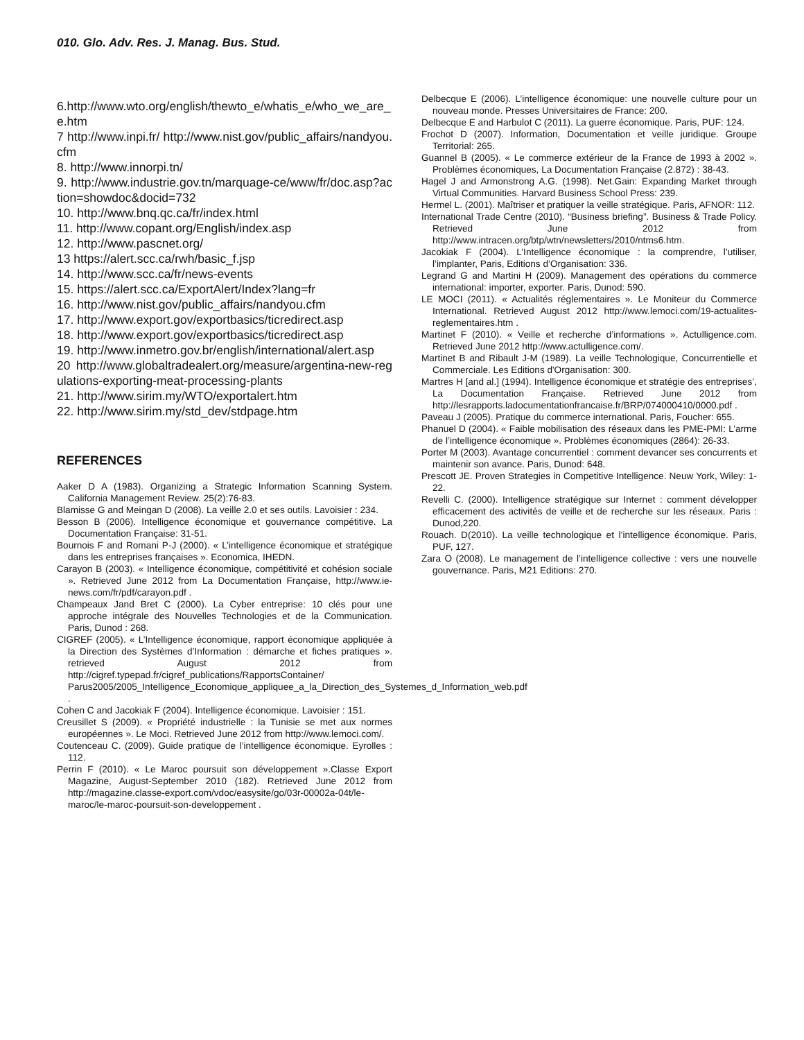010. Glo. Adv. Res. J. Manag. Bus. Stud.
6.http://www.wto.org/english/thewto_e/whatis_e/who_we_are_e.htm
7 http://www.inpi.fr/ http://www.nist.gov/public_affairs/nandyou.cfm
8. http://www.innorpi.tn/
9. http://www.industrie.gov.tn/marquage-ce/www/fr/doc.asp?action=showdoc&docid=732
10. http://www.bnq.qc.ca/fr/index.html
11. http://www.copant.org/English/index.asp
12. http://www.pascnet.org/
13 https://alert.scc.ca/rwh/basic_f.jsp
14. http://www.scc.ca/fr/news-events
15. https://alert.scc.ca/ExportAlert/Index?lang=fr
16. http://www.nist.gov/public_affairs/nandyou.cfm
17. http://www.export.gov/exportbasics/ticredirect.asp
18. http://www.export.gov/exportbasics/ticredirect.asp
19. http://www.inmetro.gov.br/english/international/alert.asp
20 http://www.globaltradealert.org/measure/argentina-new-regulations-exporting-meat-processing-plants
21. http://www.sirim.my/WTO/exportalert.htm
22. http://www.sirim.my/std_dev/stdpage.htm
REFERENCES
Aaker D A (1983). Organizing a Strategic Information Scanning System. California Management Review. 25(2):76-83.
Blamisse G and Meingan D (2008). La veille 2.0 et ses outils. Lavoisier : 234.
Besson B (2006). Intelligence économique et gouvernance compétitive. La Documentation Française: 31-51.
Bournois F and Romani P-J (2000). « L’intelligence économique et stratégique dans les entreprises françaises ». Economica, IHEDN.
Carayon B (2003). « Intelligence économique, compétitivité et cohésion sociale ». Retrieved June 2012 from La Documentation Française, http://www.ie-news.com/fr/pdf/carayon.pdf .
Champeaux Jand Bret C (2000). La Cyber entreprise: 10 clés pour une approche intégrale des Nouvelles Technologies et de la Communication. Paris, Dunod : 268.
CIGREF (2005). « L’Intelligence économique, rapport économique appliquée à la Direction des Systèmes d’Information : démarche et fiches pratiques ». retrieved August 2012 from http://cigref.typepad.fr/cigref_publications/RapportsContainer/ Parus2005/2005_Intelligence_Economique_appliquee_a_la_Direction_des_Systemes_d_Information_web.pdf .
Cohen C and Jacokiak F (2004). Intelligence économique. Lavoisier : 151.
Creusillet S (2009). « Propriété industrielle : la Tunisie se met aux normes européennes ». Le Moci. Retrieved June 2012 from http://www.lemoci.com/.
Coutenceau C. (2009). Guide pratique de l’intelligence économique. Eyrolles : 112.
Perrin F (2010). « Le Maroc poursuit son développement ».Classe Export Magazine, August-September 2010 (182). Retrieved June 2012 from http://magazine.classe-export.com/vdoc/easysite/go/03r-00002a-04t/le-maroc/le-maroc-poursuit-son-developpement .
Delbecque E (2006). L’intelligence économique: une nouvelle culture pour un nouveau monde. Presses Universitaires de France: 200.
Delbecque E and Harbulot C (2011). La guerre économique. Paris, PUF: 124.
Frochot D (2007). Information, Documentation et veille juridique. Groupe Territorial: 265.
Guannel B (2005). « Le commerce extérieur de la France de 1993 à 2002 ». Problèmes économiques, La Documentation Française (2.872) : 38-43.
Hagel J and Armonstrong A.G. (1998). Net.Gain: Expanding Market through Virtual Communities. Harvard Business School Press: 239.
Hermel L. (2001). Maîtriser et pratiquer la veille stratégique. Paris, AFNOR: 112.
International Trade Centre (2010). “Business briefing”. Business & Trade Policy. Retrieved June 2012 from http://www.intracen.org/btp/wtn/newsletters/2010/ntms6.htm.
Jacokiak F (2004). L’Intelligence économique : la comprendre, l’utiliser, l’implanter, Paris, Editions d’Organisation: 336.
Legrand G and Martini H (2009). Management des opérations du commerce international: importer, exporter. Paris, Dunod: 590.
LE MOCI (2011). « Actualités réglementaires ». Le Moniteur du Commerce International. Retrieved August 2012 http://www.lemoci.com/19-actualites-reglementaires.htm .
Martinet F (2010). « Veille et recherche d’informations ». Actulligence.com. Retrieved June 2012 http://www.actulligence.com/.
Martinet B and Ribault J-M (1989). La veille Technologique, Concurrentielle et Commerciale. Les Editions d'Organisation: 300.
Martres H [and al.] (1994). Intelligence économique et stratégie des entreprises’, La Documentation Française. Retrieved June 2012 from http://lesrapports.ladocumentationfrancaise.fr/BRP/074000410/0000.pdf .
Paveau J (2005). Pratique du commerce international. Paris, Foucher: 655.
Phanuel D (2004). « Faible mobilisation des réseaux dans les PME-PMI: L’arme de l’intelligence économique ». Problèmes économiques (2864): 26-33.
Porter M (2003). Avantage concurrentiel : comment devancer ses concurrents et maintenir son avance. Paris, Dunod: 648.
Prescott JE. Proven Strategies in Competitive Intelligence. Neuw York, Wiley: 1-22.
Revelli C. (2000). Intelligence stratégique sur Internet : comment développer efficacement des activités de veille et de recherche sur les réseaux. Paris : Dunod,220.
Rouach. D(2010). La veille technologique et l’intelligence économique. Paris, PUF, 127.
Zara O (2008). Le management de l’intelligence collective : vers une nouvelle gouvernance. Paris, M21 Editions: 270.